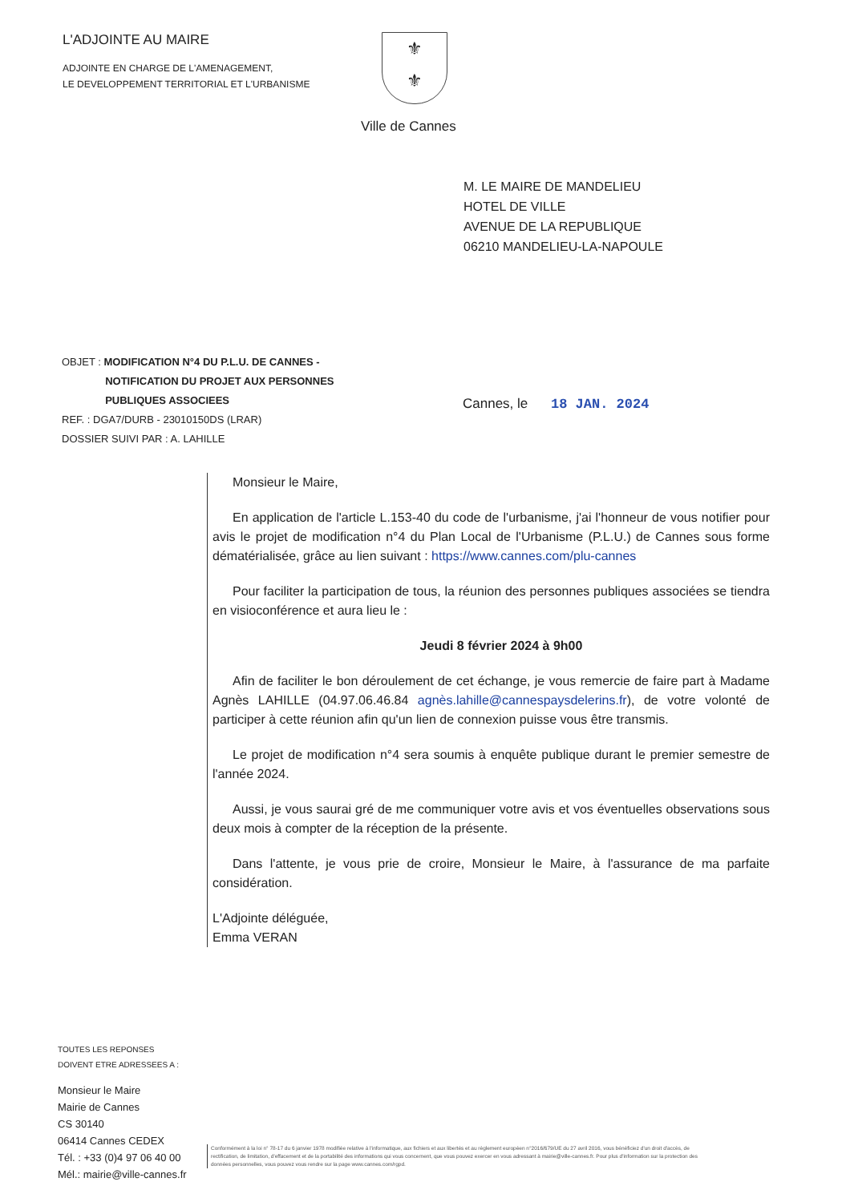L'ADJOINTE AU MAIRE
ADJOINTE EN CHARGE DE L'AMENAGEMENT,
LE DEVELOPPEMENT TERRITORIAL ET L'URBANISME
⚜
⚜
Ville de Cannes
M. LE MAIRE DE MANDELIEU
HOTEL DE VILLE
AVENUE DE LA REPUBLIQUE
06210 MANDELIEU-LA-NAPOULE
OBJET : MODIFICATION N°4 DU P.L.U. DE CANNES -
NOTIFICATION DU PROJET AUX PERSONNES
PUBLIQUES ASSOCIEES
Cannes, le 18 JAN. 2024
REF. : DGA7/DURB - 23010150DS (LRAR)
DOSSIER SUIVI PAR : A. LAHILLE
Monsieur le Maire,
En application de l'article L.153-40 du code de l'urbanisme, j'ai l'honneur de vous notifier pour avis le projet de modification n°4 du Plan Local de l'Urbanisme (P.L.U.) de Cannes sous forme dématérialisée, grâce au lien suivant : https://www.cannes.com/plu-cannes
Pour faciliter la participation de tous, la réunion des personnes publiques associées se tiendra en visioconférence et aura lieu le :
Jeudi 8 février 2024 à 9h00
Afin de faciliter le bon déroulement de cet échange, je vous remercie de faire part à Madame Agnès LAHILLE (04.97.06.46.84 agnès.lahille@cannespaysdelerins.fr), de votre volonté de participer à cette réunion afin qu'un lien de connexion puisse vous être transmis.
Le projet de modification n°4 sera soumis à enquête publique durant le premier semestre de l'année 2024.
Aussi, je vous saurai gré de me communiquer votre avis et vos éventuelles observations sous deux mois à compter de la réception de la présente.
Dans l'attente, je vous prie de croire, Monsieur le Maire, à l'assurance de ma parfaite considération.
L'Adjointe déléguée,
Emma VERAN
TOUTES LES REPONSES
DOIVENT ETRE ADRESSEES A :
Monsieur le Maire
Mairie de Cannes
CS 30140
06414 Cannes CEDEX
Tél. : +33 (0)4 97 06 40 00
Mél.: mairie@ville-cannes.fr
Conformément à la loi n° 78-17 du 6 janvier 1978 modifiée relative à l'informatique, aux fichiers et aux libertés et au règlement européen n°2016/679/UE du 27 avril 2016, vous bénéficiez d'un droit d'accès, de rectification, de limitation, d'effacement et de la portabilité des informations qui vous concernent, que vous pouvez exercer en vous adressant à mairie@ville-cannes.fr. Pour plus d'information sur la protection des données personnelles, vous pouvez vous rendre sur la page www.cannes.com/rgpd.